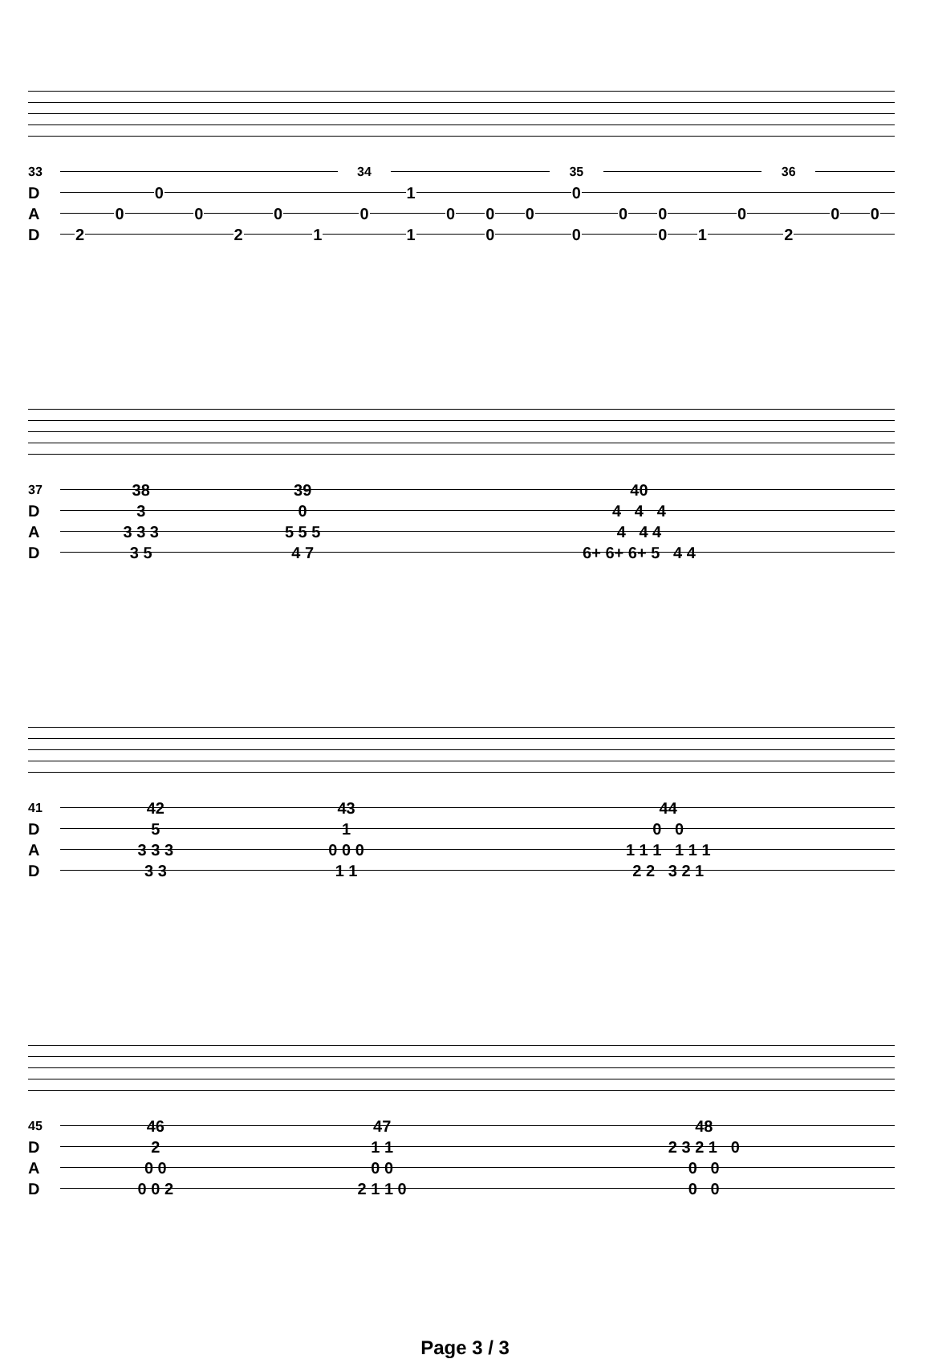| 33 | | | | | | | | | 34 | | | | | | | | 35 | | | | | | | 36 | | | | |
| D | | | 0 | | | | | | | 1 | | | | | | | 0 | | | | | | | | | | | |
| A | | 0 | | 0 | | 0 | | | 0 | | 0 | | 0 | | | 0 | | 0 | | 0 | | | 0 | | 0 | | 0 | |
| D | 2 | | | | 2 | | 1 | | | 1 | | | 0 | | | | 0 | | | 0 | | 1 | | 2 | | | | |
| 37 | 38 | 39 | 40 |
| D | 3 | 0 | 4 4 4 |
| A | 3 3 3 | 5 5 5 | 4 4 4 |
| D | 3 5 | 4 7 | 6+ 6+ 6+ 5 4 4 |
| 41 | 42 | 43 | 44 |
| D | 5 | 1 | 0 0 |
| A | 3 3 3 | 0 0 0 | 1 1 1 1 1 1 |
| D | 3 3 | 1 1 | 2 2 3 2 1 |
| 45 | 46 | 47 | 48 |
| D | 2 | 1 1 | 2 3 2 1 0 |
| A | 0 0 | 0 0 | 0 0 |
| D | 0 0 2 | 2 1 1 0 | 0 0 |
Page 3 / 3